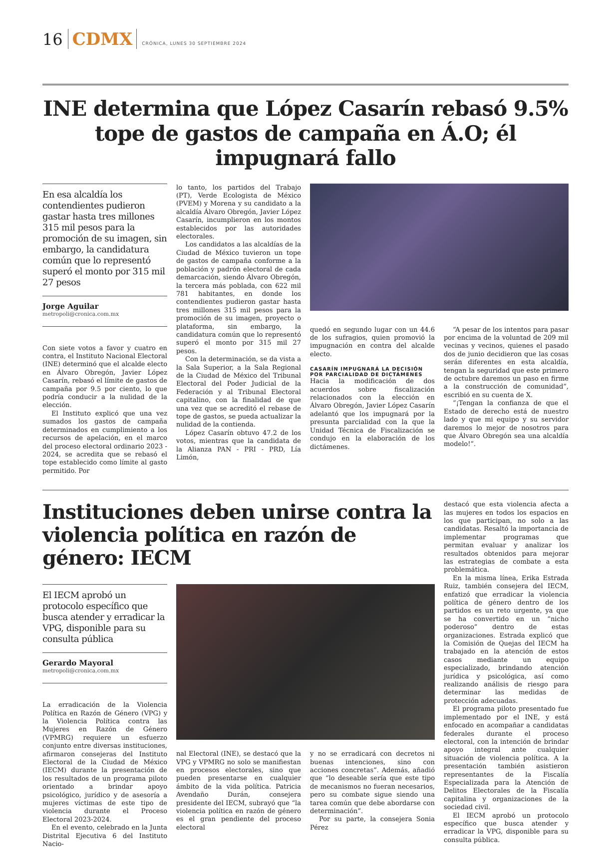16 CDMX CRÓNICA, LUNES 30 SEPTIEMBRE 2024
INE determina que López Casarín rebasó 9.5% tope de gastos de campaña en Á.O; él impugnará fallo
En esa alcaldía los contendientes pudieron gastar hasta tres millones 315 mil pesos para la promoción de su imagen, sin embargo, la candidatura común que lo representó superó el monto por 315 mil 27 pesos
Jorge Aguilar
metropoli@cronica.com.mx
Con siete votos a favor y cuatro en contra, el Instituto Nacional Electoral (INE) determinó que el alcalde electo en Álvaro Obregón, Javier López Casarín, rebasó el límite de gastos de campaña por 9.5 por ciento, lo que podría conducir a la nulidad de la elección.
El Instituto explicó que una vez sumados los gastos de campaña determinados en cumplimiento a los recursos de apelación, en el marco del proceso electoral ordinario 2023 - 2024, se acredita que se rebasó el tope establecido como límite al gasto permitido. Por
lo tanto, los partidos del Trabajo (PT), Verde Ecologista de México (PVEM) y Morena y su candidato a la alcaldía Álvaro Obregón, Javier López Casarín, incumplieron en los montos establecidos por las autoridades electorales.
Los candidatos a las alcaldías de la Ciudad de México tuvieron un tope de gastos de campaña conforme a la población y padrón electoral de cada demarcación, siendo Álvaro Obregón, la tercera más poblada, con 622 mil 781 habitantes, en donde los contendientes pudieron gastar hasta tres millones 315 mil pesos para la promoción de su imagen, proyecto o plataforma, sin embargo, la candidatura común que lo representó superó el monto por 315 mil 27 pesos.
Con la determinación, se da vista a la Sala Superior, a la Sala Regional de la Ciudad de México del Tribunal Electoral del Poder Judicial de la Federación y al Tribunal Electoral capitalino, con la finalidad de que una vez que se acreditó el rebase de tope de gastos, se pueda actualizar la nulidad de la contienda.
López Casarín obtuvo 47.2 de los votos, mientras que la candidata de la Alianza PAN - PRI - PRD, Lía Limón,
quedó en segundo lugar con un 44.6 de los sufragios, quien promovió la impugnación en contra del alcalde electo.
CASARÍN IMPUGNARÁ LA DECISIÓN POR PARCIALIDAD DE DICTÁMENES
Hacia la modificación de dos acuerdos sobre fiscalización relacionados con la elección en Álvaro Obregón, Javier López Casarín adelantó que los impugnará por la presunta parcialidad con la que la Unidad Técnica de Fiscalización se condujo en la elaboración de los dictámenes.
“A pesar de los intentos para pasar por encima de la voluntad de 209 mil vecinas y vecinos, quienes el pasado dos de junio decidieron que las cosas serán diferentes en esta alcaldía, tengan la seguridad que este primero de octubre daremos un paso en firme a la construcción de comunidad”, escribió en su cuenta de X.
“¡Tengan la confianza de que el Estado de derecho está de nuestro lado y que mi equipo y su servidor daremos lo mejor de nosotros para que Álvaro Obregón sea una alcaldía modelo!”.
Instituciones deben unirse contra la violencia política en razón de género: IECM
El IECM aprobó un protocolo específico que busca atender y erradicar la VPG, disponible para su consulta pública
Gerardo Mayoral
metropoli@cronica.com.mx
La erradicación de la Violencia Política en Razón de Género (VPG) y la Violencia Política contra las Mujeres en Razón de Género (VPMRG) requiere un esfuerzo conjunto entre diversas instituciones, afirmaron consejeras del Instituto Electoral de la Ciudad de México (IECM) durante la presentación de los resultados de un programa piloto orientado a brindar apoyo psicológico, jurídico y de asesoría a mujeres víctimas de este tipo de violencia durante el Proceso Electoral 2023-2024.
En el evento, celebrado en la Junta Distrital Ejecutiva 6 del Instituto Nacio-
nal Electoral (INE), se destacó que la VPG y VPMRG no solo se manifiestan en procesos electorales, sino que pueden presentarse en cualquier ámbito de la vida política. Patricia Avendaño Durán, consejera presidente del IECM, subrayó que “la violencia política en razón de género es el gran pendiente del proceso electoral
y no se erradicará con decretos ni buenas intenciones, sino con acciones concretas”. Además, añadió que “lo deseable sería que este tipo de mecanismos no fueran necesarios, pero su combate sigue siendo una tarea común que debe abordarse con determinación”.
Por su parte, la consejera Sonia Pérez
destacó que esta violencia afecta a las mujeres en todos los espacios en los que participan, no solo a las candidatas. Resaltó la importancia de implementar programas que permitan evaluar y analizar los resultados obtenidos para mejorar las estrategias de combate a esta problemática.
En la misma línea, Erika Estrada Ruiz, también consejera del IECM, enfatizó que erradicar la violencia política de género dentro de los partidos es un reto urgente, ya que se ha convertido en un “nicho poderoso” dentro de estas organizaciones. Estrada explicó que la Comisión de Quejas del IECM ha trabajado en la atención de estos casos mediante un equipo especializado, brindando atención jurídica y psicológica, así como realizando análisis de riesgo para determinar las medidas de protección adecuadas.
El programa piloto presentado fue implementado por el INE, y está enfocado en acompañar a candidatas federales durante el proceso electoral, con la intención de brindar apoyo integral ante cualquier situación de violencia política. A la presentación también asistieron representantes de la Fiscalía Especializada para la Atención de Delitos Electorales de la Fiscalía capitalina y organizaciones de la sociedad civil.
El IECM aprobó un protocolo específico que busca atender y erradicar la VPG, disponible para su consulta pública.